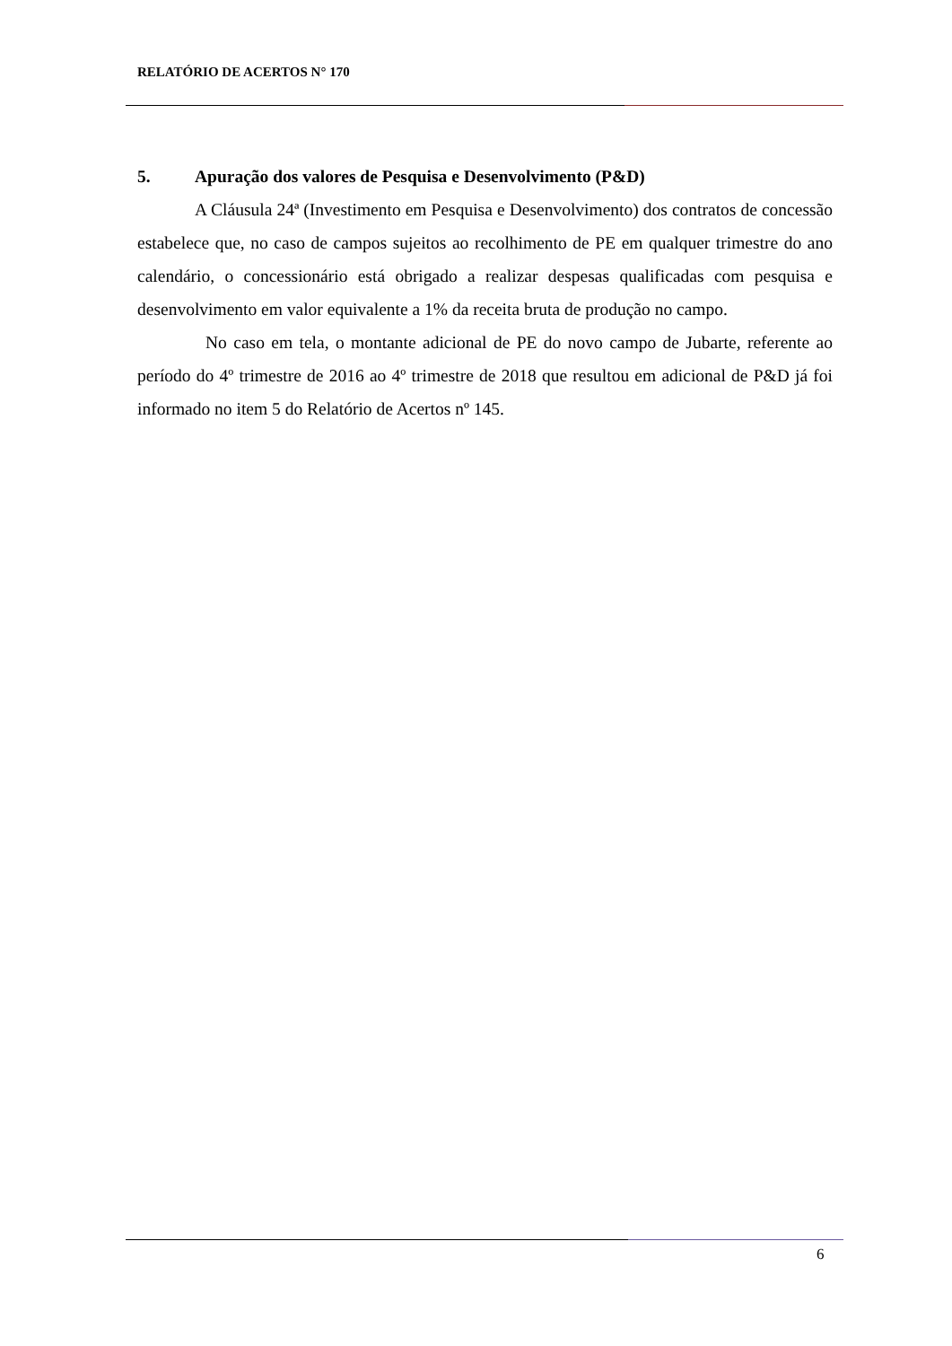RELATÓRIO DE ACERTOS N° 170
5. Apuração dos valores de Pesquisa e Desenvolvimento (P&D)
A Cláusula 24ª (Investimento em Pesquisa e Desenvolvimento) dos contratos de concessão estabelece que, no caso de campos sujeitos ao recolhimento de PE em qualquer trimestre do ano calendário, o concessionário está obrigado a realizar despesas qualificadas com pesquisa e desenvolvimento em valor equivalente a 1% da receita bruta de produção no campo.
No caso em tela, o montante adicional de PE do novo campo de Jubarte, referente ao período do 4º trimestre de 2016 ao 4º trimestre de 2018 que resultou em adicional de P&D já foi informado no item 5 do Relatório de Acertos nº 145.
6